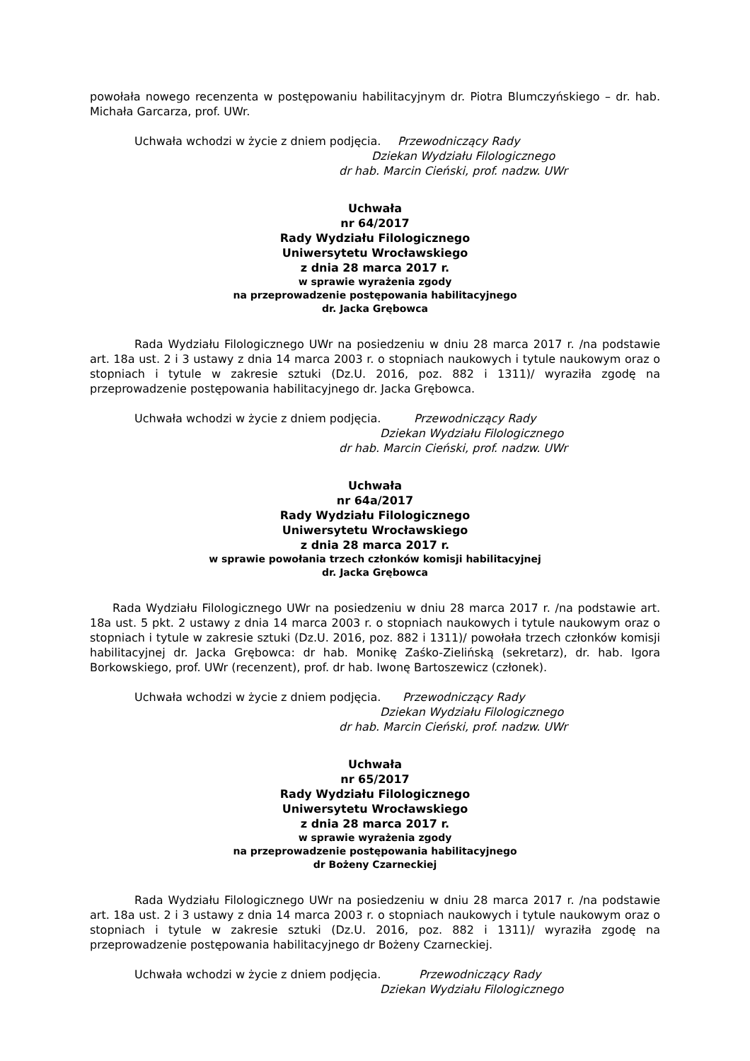powołała nowego recenzenta w postępowaniu habilitacyjnym dr. Piotra Blumczyńskiego – dr. hab. Michała Garcarza, prof. UWr.
Uchwała wchodzi w życie z dniem podjęcia. Przewodniczący Rady
Dziekan Wydziału Filologicznego
dr hab. Marcin Cieński, prof. nadzw. UWr
Uchwała
nr 64/2017
Rady Wydziału Filologicznego
Uniwersytetu Wrocławskiego
z dnia 28 marca 2017 r.
w sprawie wyrażenia zgody
na przeprowadzenie postępowania habilitacyjnego
dr. Jacka Grębowca
Rada Wydziału Filologicznego UWr na posiedzeniu w dniu 28 marca 2017 r. /na podstawie art. 18a ust. 2 i 3 ustawy z dnia 14 marca 2003 r. o stopniach naukowych i tytule naukowym oraz o stopniach i tytule w zakresie sztuki (Dz.U. 2016, poz. 882 i 1311)/ wyraziła zgodę na przeprowadzenie postępowania habilitacyjnego dr. Jacka Grębowca.
Uchwała wchodzi w życie z dniem podjęcia. Przewodniczący Rady
Dziekan Wydziału Filologicznego
dr hab. Marcin Cieński, prof. nadzw. UWr
Uchwała
nr 64a/2017
Rady Wydziału Filologicznego
Uniwersytetu Wrocławskiego
z dnia 28 marca 2017 r.
w sprawie powołania trzech członków komisji habilitacyjnej
dr. Jacka Grębowca
Rada Wydziału Filologicznego UWr na posiedzeniu w dniu 28 marca 2017 r. /na podstawie art. 18a ust. 5 pkt. 2 ustawy z dnia 14 marca 2003 r. o stopniach naukowych i tytule naukowym oraz o stopniach i tytule w zakresie sztuki (Dz.U. 2016, poz. 882 i 1311)/ powołała trzech członków komisji habilitacyjnej dr. Jacka Grębowca: dr hab. Monikę Zaśko-Zielińską (sekretarz), dr. hab. Igora Borkowskiego, prof. UWr (recenzent), prof. dr hab. Iwonę Bartoszewicz (członek).
Uchwała wchodzi w życie z dniem podjęcia. Przewodniczący Rady
Dziekan Wydziału Filologicznego
dr hab. Marcin Cieński, prof. nadzw. UWr
Uchwała
nr 65/2017
Rady Wydziału Filologicznego
Uniwersytetu Wrocławskiego
z dnia 28 marca 2017 r.
w sprawie wyrażenia zgody
na przeprowadzenie postępowania habilitacyjnego
dr Bożeny Czarneckiej
Rada Wydziału Filologicznego UWr na posiedzeniu w dniu 28 marca 2017 r. /na podstawie art. 18a ust. 2 i 3 ustawy z dnia 14 marca 2003 r. o stopniach naukowych i tytule naukowym oraz o stopniach i tytule w zakresie sztuki (Dz.U. 2016, poz. 882 i 1311)/ wyraziła zgodę na przeprowadzenie postępowania habilitacyjnego dr Bożeny Czarneckiej.
Uchwała wchodzi w życie z dniem podjęcia. Przewodniczący Rady
Dziekan Wydziału Filologicznego